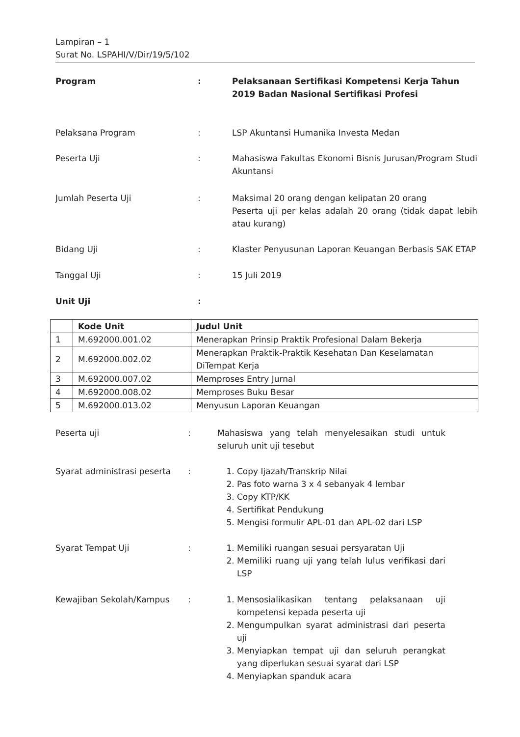Lampiran – 1
Surat No. LSPAHI/V/Dir/19/5/102
Program : Pelaksanaan Sertifikasi Kompetensi Kerja Tahun 2019 Badan Nasional Sertifikasi Profesi
Pelaksana Program : LSP Akuntansi Humanika Investa Medan
Peserta Uji : Mahasiswa Fakultas Ekonomi Bisnis Jurusan/Program Studi Akuntansi
Jumlah Peserta Uji : Maksimal 20 orang dengan kelipatan 20 orang
Peserta uji per kelas adalah 20 orang (tidak dapat lebih atau kurang)
Bidang Uji : Klaster Penyusunan Laporan Keuangan Berbasis SAK ETAP
Tanggal Uji : 15 Juli 2019
Unit Uji :
| | Kode Unit | Judul Unit |
| --- | --- | --- |
| 1 | M.692000.001.02 | Menerapkan Prinsip Praktik Profesional Dalam Bekerja |
| 2 | M.692000.002.02 | Menerapkan Praktik-Praktik Kesehatan Dan Keselamatan DiTempat Kerja |
| 3 | M.692000.007.02 | Memproses Entry Jurnal |
| 4 | M.692000.008.02 | Memproses Buku Besar |
| 5 | M.692000.013.02 | Menyusun Laporan Keuangan |
Peserta uji : Mahasiswa yang telah menyelesaikan studi untuk seluruh unit uji tesebut
Syarat administrasi peserta
: 1. Copy Ijazah/Transkrip Nilai
2. Pas foto warna 3 x 4 sebanyak 4 lembar
3. Copy KTP/KK
4. Sertifikat Pendukung
5. Mengisi formulir APL-01 dan APL-02 dari LSP
Syarat Tempat Uji : 1. Memiliki ruangan sesuai persyaratan Uji
2. Memiliki ruang uji yang telah lulus verifikasi dari LSP
Kewajiban Sekolah/Kampus : 1. Mensosialikasikan tentang pelaksanaan uji kompetensi kepada peserta uji
2. Mengumpulkan syarat administrasi dari peserta uji
3. Menyiapkan tempat uji dan seluruh perangkat yang diperlukan sesuai syarat dari LSP
4. Menyiapkan spanduk acara